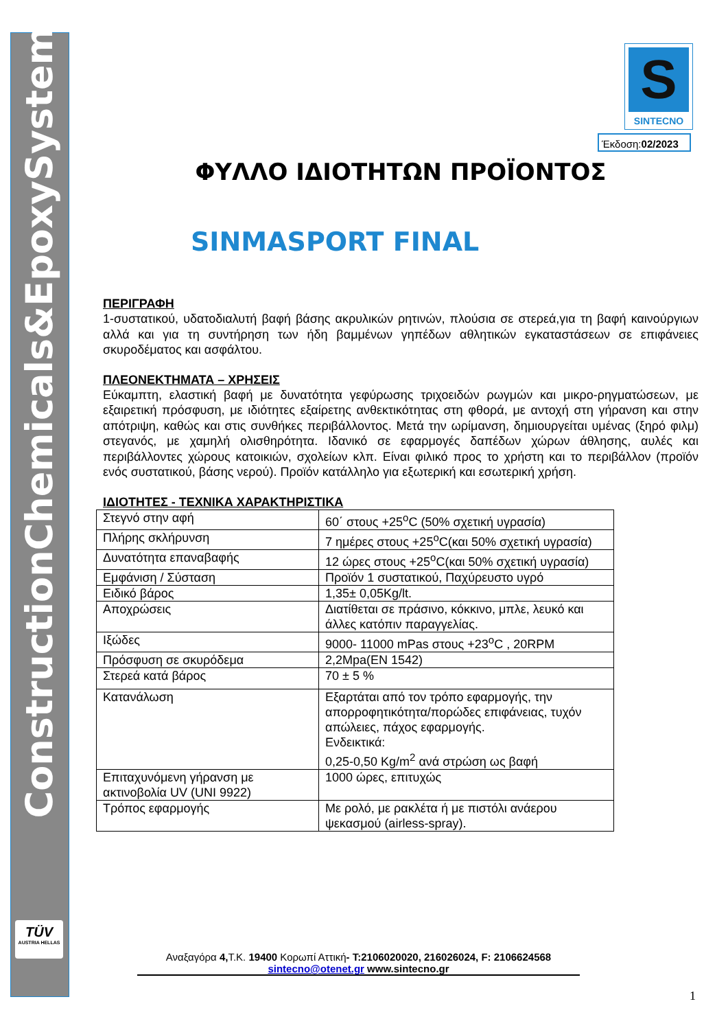ConstructionChemicals&EpoxySystems
TÜV
AUSTRIA HELLAS
S
SINTECNO
Έκδοση:02/2023
ΦΥΛΛΟ ΙΔΙΟΤΗΤΩΝ ΠΡΟΪΟΝΤΟΣ
SINMASPORT FINAL
ΠΕΡΙΓΡΑΦΗ
1-συστατικού, υδατοδιαλυτή βαφή βάσης ακρυλικών ρητινών, πλούσια σε στερεά,για τη βαφή καινούργιων αλλά και για τη συντήρηση των ήδη βαμμένων γηπέδων αθλητικών εγκαταστάσεων σε επιφάνειες σκυροδέματος και ασφάλτου.
ΠΛΕΟΝΕΚΤΗΜΑΤΑ – ΧΡΗΣΕΙΣ
Εύκαμπτη, ελαστική βαφή με δυνατότητα γεφύρωσης τριχοειδών ρωγμών και μικρο-ρηγματώσεων, με εξαιρετική πρόσφυση, με ιδιότητες εξαίρετης ανθεκτικότητας στη φθορά, με αντοχή στη γήρανση και στην απότριψη, καθώς και στις συνθήκες περιβάλλοντος. Μετά την ωρίμανση, δημιουργείται υμένας (ξηρό φιλμ) στεγανός, με χαμηλή ολισθηρότητα. Ιδανικό σε εφαρμογές δαπέδων χώρων άθλησης, αυλές και περιβάλλοντες χώρους κατοικιών, σχολείων κλπ. Είναι φιλικό προς το χρήστη και το περιβάλλον (προϊόν ενός συστατικού, βάσης νερού). Προϊόν κατάλληλο για εξωτερική και εσωτερική χρήση.
ΙΔΙΟΤΗΤΕΣ - ΤΕΧΝΙΚΑ ΧΑΡΑΚΤΗΡΙΣΤΙΚΑ
| Στεγνό στην αφή | 60΄ στους +25<sup>o</sup>C (50% σχετική υγρασία) |
| Πλήρης σκλήρυνση | 7 ημέρες στους +25<sup>o</sup>C(και 50% σχετική υγρασία) |
| Δυνατότητα επαναβαφής | 12 ώρες στους +25<sup>o</sup>C(και 50% σχετική υγρασία) |
| Εμφάνιση / Σύσταση | Προϊόν 1 συστατικού, Παχύρευστο υγρό |
| Ειδικό βάρος | 1,35± 0,05Kg/lt. |
| Αποχρώσεις | Διατίθεται σε πράσινο, κόκκινο, μπλε, λευκό και άλλες κατόπιν παραγγελίας. |
| Ιξώδες | 9000- 11000 mPas στους +23<sup>o</sup>C , 20RPM |
| Πρόσφυση σε σκυρόδεμα | 2,2Mpa(EN 1542) |
| Στερεά κατά βάρος | 70 ± 5 % |
| Κατανάλωση | Εξαρτάται από τον τρόπο εφαρμογής, την απορροφητικότητα/πορώδες επιφάνειας, τυχόν απώλειες, πάχος εφαρμογής. Ενδεικτικά: 0,25-0,50 Kg/m<sup>2</sup> ανά στρώση ως βαφή |
| Επιταχυνόμενη γήρανση με ακτινοβολία UV (UNI 9922) | 1000 ώρες, επιτυχώς |
| Τρόπος εφαρμογής | Με ρολό, με ρακλέτα ή με πιστόλι ανάερου ψεκασμού (airless-spray). |
Αναξαγόρα 4, Τ.Κ. 19400 Κορωπί Αττική- T:2106020020, 216026024, F: 2106624568
sintecno@otenet.gr www.sintecno.gr
1